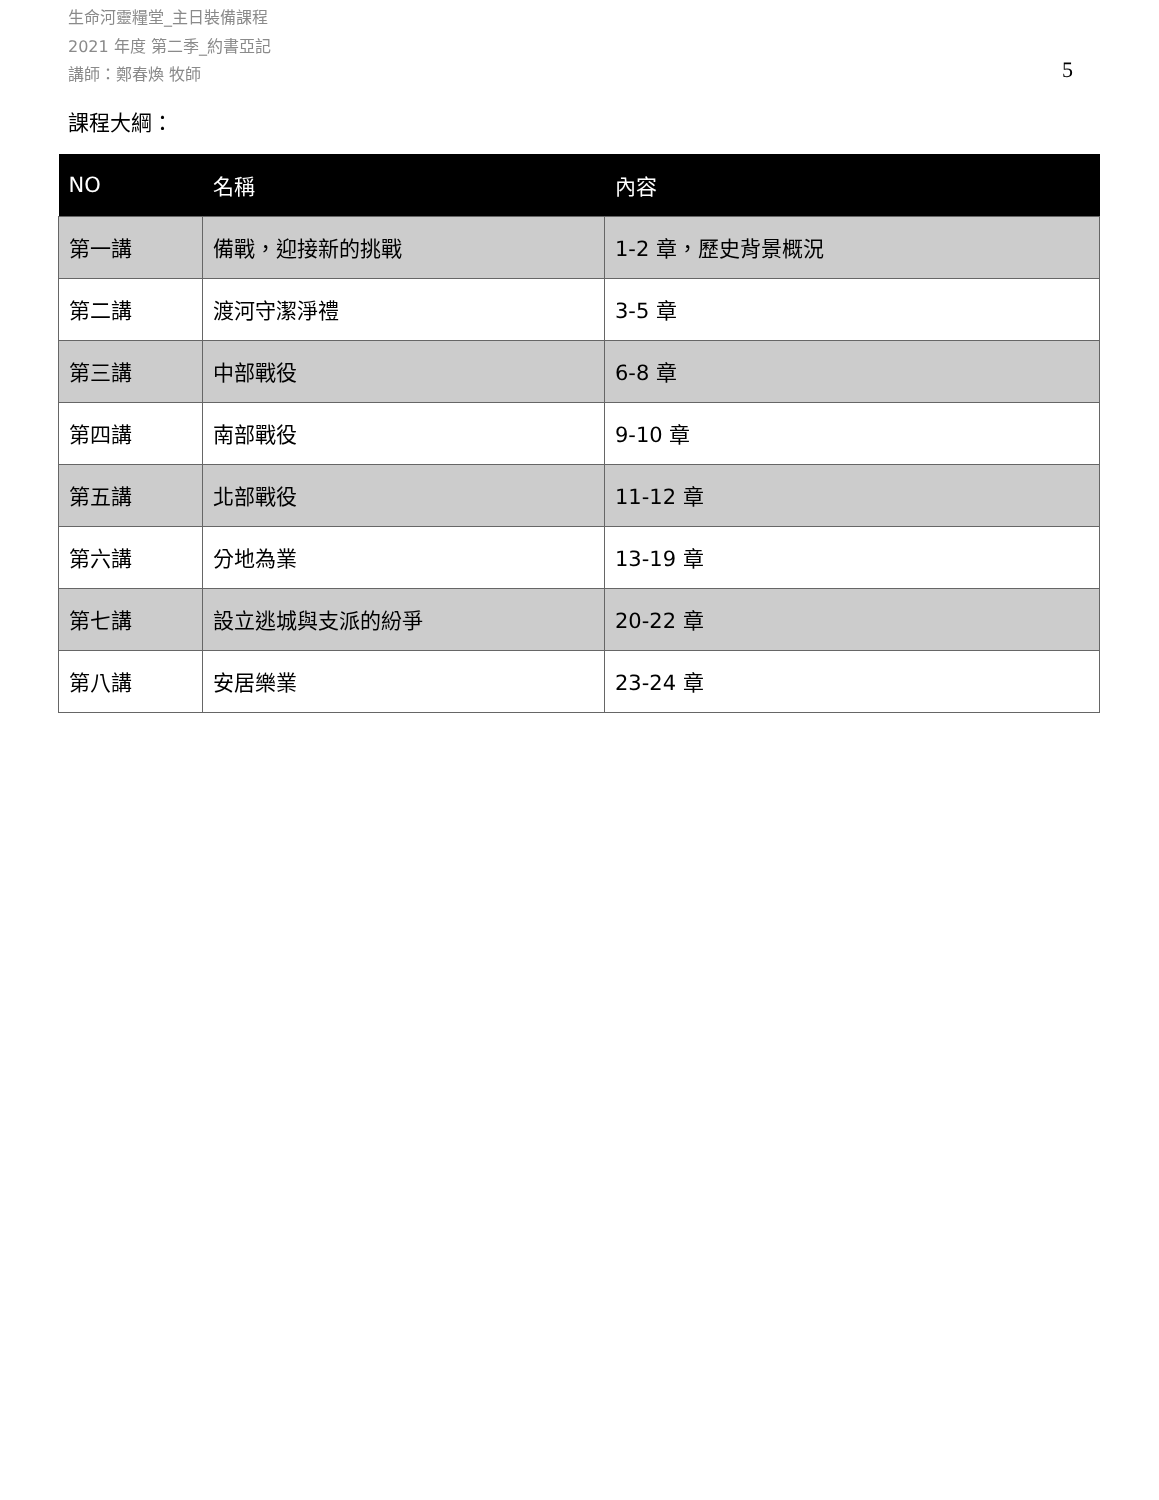生命河靈糧堂_主日裝備課程
2021 年度 第二季_約書亞記
講師：鄭春煥 牧師
5
課程大綱：
| NO | 名稱 | 內容 |
| --- | --- | --- |
| 第一講 | 備戰，迎接新的挑戰 | 1-2 章，歷史背景概況 |
| 第二講 | 渡河守潔淨禮 | 3-5 章 |
| 第三講 | 中部戰役 | 6-8 章 |
| 第四講 | 南部戰役 | 9-10 章 |
| 第五講 | 北部戰役 | 11-12 章 |
| 第六講 | 分地為業 | 13-19 章 |
| 第七講 | 設立逃城與支派的紛爭 | 20-22 章 |
| 第八講 | 安居樂業 | 23-24 章 |